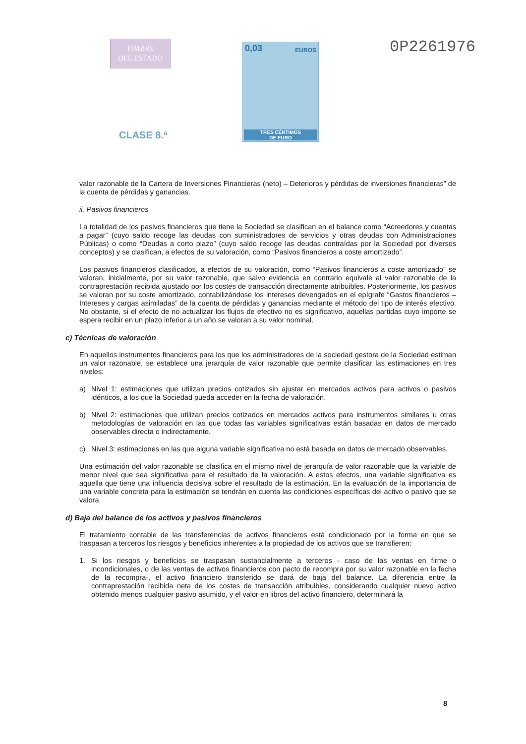TIMBRE
DEL ESTADO
CLASE 8.ª
0,03 EUROS
TRES CÉNTIMOS
DE EURO
0P2261976
valor razonable de la Cartera de Inversiones Financieras (neto) – Deterioros y pérdidas de inversiones financieras” de la cuenta de pérdidas y ganancias.
ii. Pasivos financieros
La totalidad de los pasivos financieros que tiene la Sociedad se clasifican en el balance como “Acreedores y cuentas a pagar” (cuyo saldo recoge las deudas con suministradores de servicios y otras deudas con Administraciones Públicas) o como “Deudas a corto plazo” (cuyo saldo recoge las deudas contraídas por la Sociedad por diversos conceptos) y se clasifican, a efectos de su valoración, como “Pasivos financieros a coste amortizado”.
Los pasivos financieros clasificados, a efectos de su valoración, como “Pasivos financieros a coste amortizado” se valoran, inicialmente, por su valor razonable, que salvo evidencia en contrario equivale al valor razonable de la contraprestación recibida ajustado por los costes de transacción directamente atribuibles. Posteriormente, los pasivos se valoran por su coste amortizado, contabilizándose los intereses devengados en el epígrafe “Gastos financieros – Intereses y cargas asimiladas” de la cuenta de pérdidas y ganancias mediante el método del tipo de interés efectivo. No obstante, si el efecto de no actualizar los flujos de efectivo no es significativo, aquellas partidas cuyo importe se espera recibir en un plazo inferior a un año se valoran a su valor nominal.
c) Técnicas de valoración
En aquellos instrumentos financieros para los que los administradores de la sociedad gestora de la Sociedad estiman un valor razonable, se establece una jerarquía de valor razonable que permite clasificar las estimaciones en tres niveles:
a) Nivel 1: estimaciones que utilizan precios cotizados sin ajustar en mercados activos para activos o pasivos idénticos, a los que la Sociedad pueda acceder en la fecha de valoración.
b) Nivel 2: estimaciones que utilizan precios cotizados en mercados activos para instrumentos similares u otras metodologías de valoración en las que todas las variables significativas están basadas en datos de mercado observables directa o indirectamente.
c) Nivel 3: estimaciones en las que alguna variable significativa no está basada en datos de mercado observables.
Una estimación del valor razonable se clasifica en el mismo nivel de jerarquía de valor razonable que la variable de menor nivel que sea significativa para el resultado de la valoración. A estos efectos, una variable significativa es aquella que tiene una influencia decisiva sobre el resultado de la estimación. En la evaluación de la importancia de una variable concreta para la estimación se tendrán en cuenta las condiciones específicas del activo o pasivo que se valora.
d) Baja del balance de los activos y pasivos financieros
El tratamiento contable de las transferencias de activos financieros está condicionado por la forma en que se traspasan a terceros los riesgos y beneficios inherentes a la propiedad de los activos que se transfieren:
1. Si los riesgos y beneficios se traspasan sustancialmente a terceros - caso de las ventas en firme o incondicionales, o de las ventas de activos financieros con pacto de recompra por su valor razonable en la fecha de la recompra-, el activo financiero transferido se dará de baja del balance. La diferencia entre la contraprestación recibida neta de los costes de transacción atribuibles, considerando cualquier nuevo activo obtenido menos cualquier pasivo asumido, y el valor en libros del activo financiero, determinará la
8